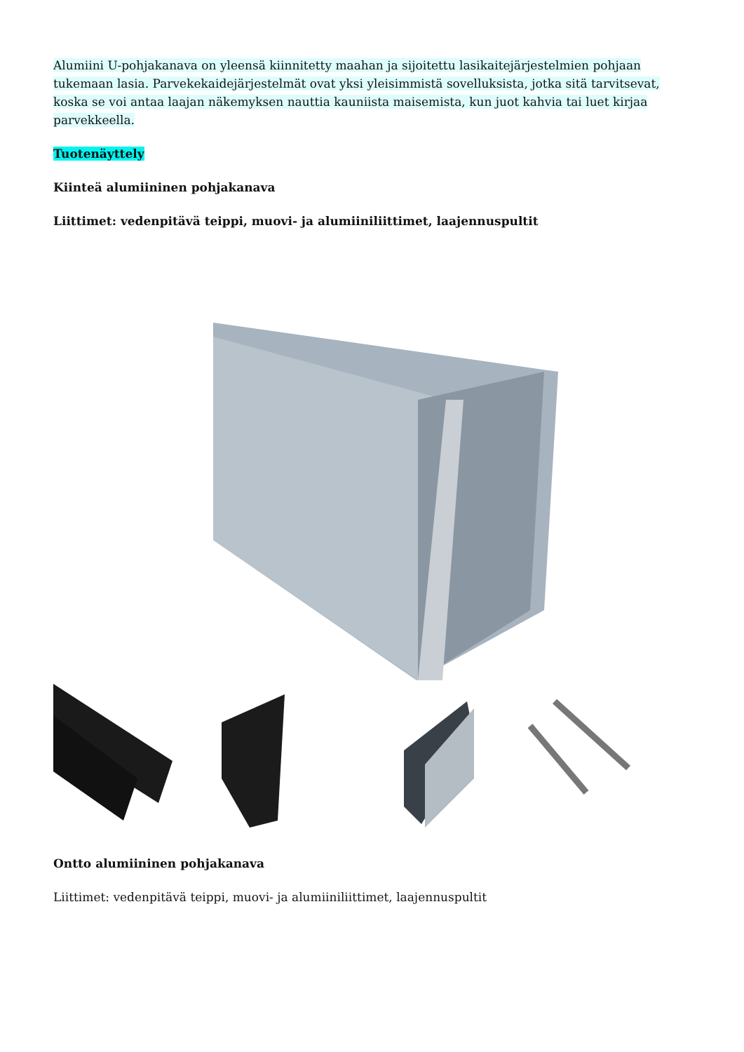Alumiini U-pohjakanava on yleensä kiinnitetty maahan ja sijoitettu lasikaitejärjestelmien pohjaan tukemaan lasia. Parvekekaidejärjestelmät ovat yksi yleisimmistä sovelluksista, jotka sitä tarvitsevat, koska se voi antaa laajan näkemyksen nauttia kauniista maisemista, kun juot kahvia tai luet kirjaa parvekkeella.
Tuotenäyttely
Kiinteä alumiininen pohjakanava
Liittimet: vedenpitävä teippi, muovi- ja alumiiniliittimet, laajennuspultit
Ontto alumiininen pohjakanava
Liittimet: vedenpitävä teippi, muovi- ja alumiiniliittimet, laajennuspultit